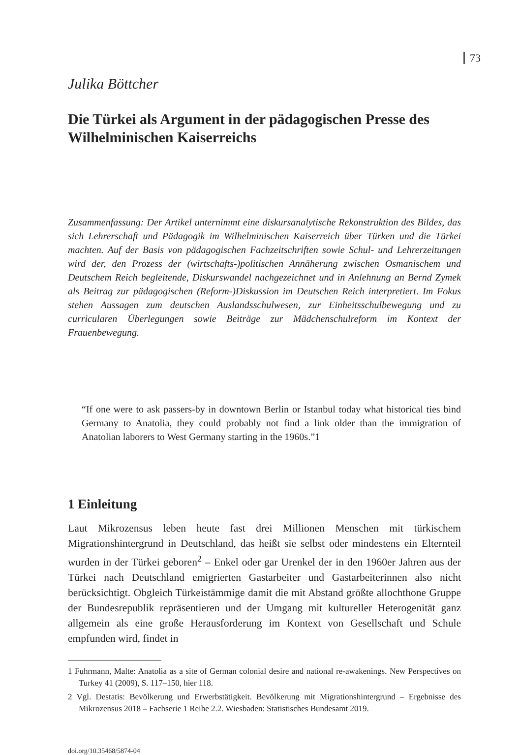73
Julika Böttcher
Die Türkei als Argument in der pädagogischen Presse des Wilhelminischen Kaiserreichs
Zusammenfassung: Der Artikel unternimmt eine diskursanalytische Rekonstruktion des Bildes, das sich Lehrerschaft und Pädagogik im Wilhelminischen Kaiserreich über Türken und die Türkei machten. Auf der Basis von pädagogischen Fachzeitschriften sowie Schul- und Lehrerzeitungen wird der, den Prozess der (wirtschafts-)politischen Annäherung zwischen Osmanischem und Deutschem Reich begleitende, Diskurswandel nachgezeichnet und in Anlehnung an Bernd Zymek als Beitrag zur pädagogischen (Reform-)Diskussion im Deutschen Reich interpretiert. Im Fokus stehen Aussagen zum deutschen Auslandsschulwesen, zur Einheitsschulbewegung und zu curricularen Überlegungen sowie Beiträge zur Mädchenschulreform im Kontext der Frauenbewegung.
“If one were to ask passers-by in downtown Berlin or Istanbul today what historical ties bind Germany to Anatolia, they could probably not find a link older than the immigration of Anatolian laborers to West Germany starting in the 1960s.”1
1 Einleitung
Laut Mikrozensus leben heute fast drei Millionen Menschen mit türkischem Migrationshintergrund in Deutschland, das heißt sie selbst oder mindestens ein Elternteil wurden in der Türkei geboren<sup>2</sup> – Enkel oder gar Urenkel der in den 1960er Jahren aus der Türkei nach Deutschland emigrierten Gastarbeiter und Gastarbeiterinnen also nicht berücksichtigt. Obgleich Türkeistämmige damit die mit Abstand größte allochthone Gruppe der Bundesrepublik repräsentieren und der Umgang mit kultureller Heterogenität ganz allgemein als eine große Herausforderung im Kontext von Gesellschaft und Schule empfunden wird, findet in
1 Fuhrmann, Malte: Anatolia as a site of German colonial desire and national re-awakenings. New Perspectives on Turkey 41 (2009), S. 117–150, hier 118.
2 Vgl. Destatis: Bevölkerung und Erwerbstätigkeit. Bevölkerung mit Migrationshintergrund – Ergebnisse des Mikrozensus 2018 – Fachserie 1 Reihe 2.2. Wiesbaden: Statistisches Bundesamt 2019.
doi.org/10.35468/5874-04